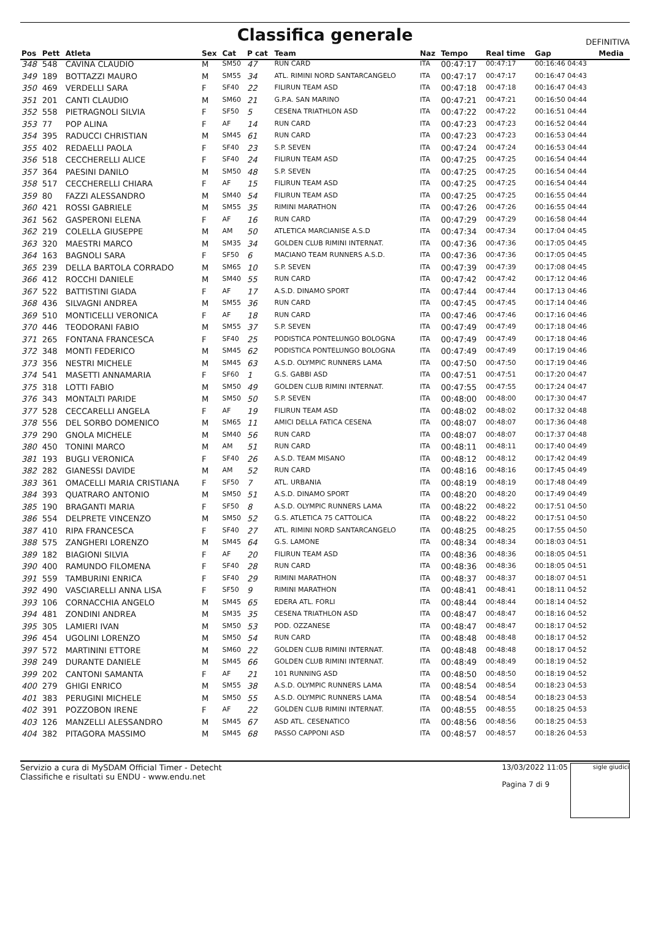Classifica generale
DEFINITIVA
| Pos | Pett | Atleta | Sex | Cat | P cat | Team | Naz | Tempo | Real time | Gap | Media |
| --- | --- | --- | --- | --- | --- | --- | --- | --- | --- | --- | --- |
| 348 | 548 | CAVINA CLAUDIO | M | SM50 | 47 | RUN CARD | ITA | 00:47:17 | 00:47:17 | 00:16:46 04:43 | |
| 349 | 189 | BOTTAZZI MAURO | M | SM55 | 34 | ATL. RIMINI NORD SANTARCANGELO | ITA | 00:47:17 | 00:47:17 | 00:16:47 04:43 | |
| 350 | 469 | VERDELLI SARA | F | SF40 | 22 | FILIRUN TEAM ASD | ITA | 00:47:18 | 00:47:18 | 00:16:47 04:43 | |
| 351 | 201 | CANTI CLAUDIO | M | SM60 | 21 | G.P.A. SAN MARINO | ITA | 00:47:21 | 00:47:21 | 00:16:50 04:44 | |
| 352 | 558 | PIETRAGNOLI SILVIA | F | SF50 | 5 | CESENA TRIATHLON ASD | ITA | 00:47:22 | 00:47:22 | 00:16:51 04:44 | |
| 353 | 77 | POP ALINA | F | AF | 14 | RUN CARD | ITA | 00:47:23 | 00:47:23 | 00:16:52 04:44 | |
| 354 | 395 | RADUCCI CHRISTIAN | M | SM45 | 61 | RUN CARD | ITA | 00:47:23 | 00:47:23 | 00:16:53 04:44 | |
| 355 | 402 | REDAELLI PAOLA | F | SF40 | 23 | S.P. SEVEN | ITA | 00:47:24 | 00:47:24 | 00:16:53 04:44 | |
| 356 | 518 | CECCHERELLI ALICE | F | SF40 | 24 | FILIRUN TEAM ASD | ITA | 00:47:25 | 00:47:25 | 00:16:54 04:44 | |
| 357 | 364 | PAESINI DANILO | M | SM50 | 48 | S.P. SEVEN | ITA | 00:47:25 | 00:47:25 | 00:16:54 04:44 | |
| 358 | 517 | CECCHERELLI CHIARA | F | AF | 15 | FILIRUN TEAM ASD | ITA | 00:47:25 | 00:47:25 | 00:16:54 04:44 | |
| 359 | 80 | FAZZI ALESSANDRO | M | SM40 | 54 | FILIRUN TEAM ASD | ITA | 00:47:25 | 00:47:25 | 00:16:55 04:44 | |
| 360 | 421 | ROSSI GABRIELE | M | SM55 | 35 | RIMINI MARATHON | ITA | 00:47:26 | 00:47:26 | 00:16:55 04:44 | |
| 361 | 562 | GASPERONI ELENA | F | AF | 16 | RUN CARD | ITA | 00:47:29 | 00:47:29 | 00:16:58 04:44 | |
| 362 | 219 | COLELLA GIUSEPPE | M | AM | 50 | ATLETICA MARCIANISE A.S.D | ITA | 00:47:34 | 00:47:34 | 00:17:04 04:45 | |
| 363 | 320 | MAESTRI MARCO | M | SM35 | 34 | GOLDEN CLUB RIMINI INTERNAT. | ITA | 00:47:36 | 00:47:36 | 00:17:05 04:45 | |
| 364 | 163 | BAGNOLI SARA | F | SF50 | 6 | MACIANO TEAM RUNNERS A.S.D. | ITA | 00:47:36 | 00:47:36 | 00:17:05 04:45 | |
| 365 | 239 | DELLA BARTOLA CORRADO | M | SM65 | 10 | S.P. SEVEN | ITA | 00:47:39 | 00:47:39 | 00:17:08 04:45 | |
| 366 | 412 | ROCCHI DANIELE | M | SM40 | 55 | RUN CARD | ITA | 00:47:42 | 00:47:42 | 00:17:12 04:46 | |
| 367 | 522 | BATTISTINI GIADA | F | AF | 17 | A.S.D. DINAMO SPORT | ITA | 00:47:44 | 00:47:44 | 00:17:13 04:46 | |
| 368 | 436 | SILVAGNI ANDREA | M | SM55 | 36 | RUN CARD | ITA | 00:47:45 | 00:47:45 | 00:17:14 04:46 | |
| 369 | 510 | MONTICELLI VERONICA | F | AF | 18 | RUN CARD | ITA | 00:47:46 | 00:47:46 | 00:17:16 04:46 | |
| 370 | 446 | TEODORANI FABIO | M | SM55 | 37 | S.P. SEVEN | ITA | 00:47:49 | 00:47:49 | 00:17:18 04:46 | |
| 371 | 265 | FONTANA FRANCESCA | F | SF40 | 25 | PODISTICA PONTELUNGO BOLOGNA | ITA | 00:47:49 | 00:47:49 | 00:17:18 04:46 | |
| 372 | 348 | MONTI FEDERICO | M | SM45 | 62 | PODISTICA PONTELUNGO BOLOGNA | ITA | 00:47:49 | 00:47:49 | 00:17:19 04:46 | |
| 373 | 356 | NESTRI MICHELE | M | SM45 | 63 | A.S.D. OLYMPIC RUNNERS LAMA | ITA | 00:47:50 | 00:47:50 | 00:17:19 04:46 | |
| 374 | 541 | MASETTI ANNAMARIA | F | SF60 | 1 | G.S. GABBI ASD | ITA | 00:47:51 | 00:47:51 | 00:17:20 04:47 | |
| 375 | 318 | LOTTI FABIO | M | SM50 | 49 | GOLDEN CLUB RIMINI INTERNAT. | ITA | 00:47:55 | 00:47:55 | 00:17:24 04:47 | |
| 376 | 343 | MONTALTI PARIDE | M | SM50 | 50 | S.P. SEVEN | ITA | 00:48:00 | 00:48:00 | 00:17:30 04:47 | |
| 377 | 528 | CECCARELLI ANGELA | F | AF | 19 | FILIRUN TEAM ASD | ITA | 00:48:02 | 00:48:02 | 00:17:32 04:48 | |
| 378 | 556 | DEL SORBO DOMENICO | M | SM65 | 11 | AMICI DELLA FATICA CESENA | ITA | 00:48:07 | 00:48:07 | 00:17:36 04:48 | |
| 379 | 290 | GNOLA MICHELE | M | SM40 | 56 | RUN CARD | ITA | 00:48:07 | 00:48:07 | 00:17:37 04:48 | |
| 380 | 450 | TONINI MARCO | M | AM | 51 | RUN CARD | ITA | 00:48:11 | 00:48:11 | 00:17:40 04:49 | |
| 381 | 193 | BUGLI VERONICA | F | SF40 | 26 | A.S.D. TEAM MISANO | ITA | 00:48:12 | 00:48:12 | 00:17:42 04:49 | |
| 382 | 282 | GIANESSI DAVIDE | M | AM | 52 | RUN CARD | ITA | 00:48:16 | 00:48:16 | 00:17:45 04:49 | |
| 383 | 361 | OMACELLI MARIA CRISTIANA | F | SF50 | 7 | ATL. URBANIA | ITA | 00:48:19 | 00:48:19 | 00:17:48 04:49 | |
| 384 | 393 | QUATRARO ANTONIO | M | SM50 | 51 | A.S.D. DINAMO SPORT | ITA | 00:48:20 | 00:48:20 | 00:17:49 04:49 | |
| 385 | 190 | BRAGANTI MARIA | F | SF50 | 8 | A.S.D. OLYMPIC RUNNERS LAMA | ITA | 00:48:22 | 00:48:22 | 00:17:51 04:50 | |
| 386 | 554 | DELPRETE VINCENZO | M | SM50 | 52 | G.S. ATLETICA 75 CATTOLICA | ITA | 00:48:22 | 00:48:22 | 00:17:51 04:50 | |
| 387 | 410 | RIPA FRANCESCA | F | SF40 | 27 | ATL. RIMINI NORD SANTARCANGELO | ITA | 00:48:25 | 00:48:25 | 00:17:55 04:50 | |
| 388 | 575 | ZANGHERI LORENZO | M | SM45 | 64 | G.S. LAMONE | ITA | 00:48:34 | 00:48:34 | 00:18:03 04:51 | |
| 389 | 182 | BIAGIONI SILVIA | F | AF | 20 | FILIRUN TEAM ASD | ITA | 00:48:36 | 00:48:36 | 00:18:05 04:51 | |
| 390 | 400 | RAMUNDO FILOMENA | F | SF40 | 28 | RUN CARD | ITA | 00:48:36 | 00:48:36 | 00:18:05 04:51 | |
| 391 | 559 | TAMBURINI ENRICA | F | SF40 | 29 | RIMINI MARATHON | ITA | 00:48:37 | 00:48:37 | 00:18:07 04:51 | |
| 392 | 490 | VASCIARELLI ANNA LISA | F | SF50 | 9 | RIMINI MARATHON | ITA | 00:48:41 | 00:48:41 | 00:18:11 04:52 | |
| 393 | 106 | CORNACCHIA ANGELO | M | SM45 | 65 | EDERA ATL. FORLI | ITA | 00:48:44 | 00:48:44 | 00:18:14 04:52 | |
| 394 | 481 | ZONDINI ANDREA | M | SM35 | 35 | CESENA TRIATHLON ASD | ITA | 00:48:47 | 00:48:47 | 00:18:16 04:52 | |
| 395 | 305 | LAMIERI IVAN | M | SM50 | 53 | POD. OZZANESE | ITA | 00:48:47 | 00:48:47 | 00:18:17 04:52 | |
| 396 | 454 | UGOLINI LORENZO | M | SM50 | 54 | RUN CARD | ITA | 00:48:48 | 00:48:48 | 00:18:17 04:52 | |
| 397 | 572 | MARTININI ETTORE | M | SM60 | 22 | GOLDEN CLUB RIMINI INTERNAT. | ITA | 00:48:48 | 00:48:48 | 00:18:17 04:52 | |
| 398 | 249 | DURANTE DANIELE | M | SM45 | 66 | GOLDEN CLUB RIMINI INTERNAT. | ITA | 00:48:49 | 00:48:49 | 00:18:19 04:52 | |
| 399 | 202 | CANTONI SAMANTA | F | AF | 21 | 101 RUNNING ASD | ITA | 00:48:50 | 00:48:50 | 00:18:19 04:52 | |
| 400 | 279 | GHIGI ENRICO | M | SM55 | 38 | A.S.D. OLYMPIC RUNNERS LAMA | ITA | 00:48:54 | 00:48:54 | 00:18:23 04:53 | |
| 401 | 383 | PERUGINI MICHELE | M | SM50 | 55 | A.S.D. OLYMPIC RUNNERS LAMA | ITA | 00:48:54 | 00:48:54 | 00:18:23 04:53 | |
| 402 | 391 | POZZOBON IRENE | F | AF | 22 | GOLDEN CLUB RIMINI INTERNAT. | ITA | 00:48:55 | 00:48:55 | 00:18:25 04:53 | |
| 403 | 126 | MANZELLI ALESSANDRO | M | SM45 | 67 | ASD ATL. CESENATICO | ITA | 00:48:56 | 00:48:56 | 00:18:25 04:53 | |
| 404 | 382 | PITAGORA MASSIMO | M | SM45 | 68 | PASSO CAPPONI ASD | ITA | 00:48:57 | 00:48:57 | 00:18:26 04:53 | |
Servizio a cura di MySDAM Official Timer - Detecht
Classifiche e risultati su ENDU - www.endu.net
13/03/2022 11:05
Pagina 7 di 9
sigle giudici